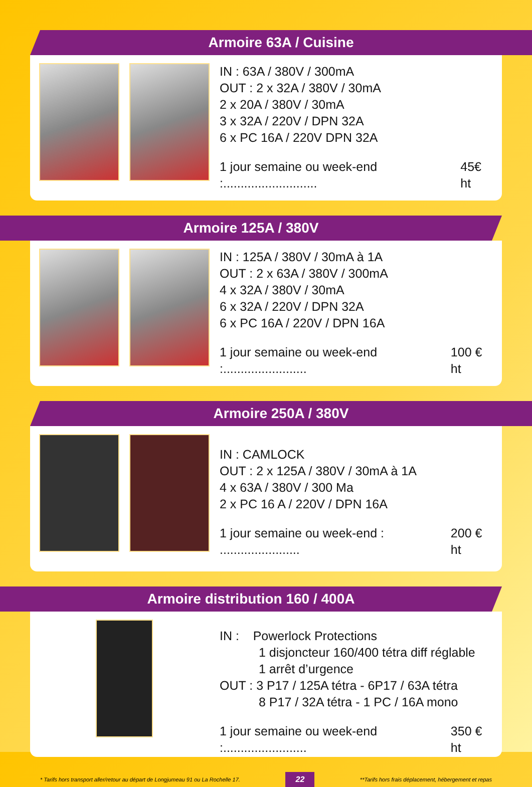Armoire 63A / Cuisine
IN : 63A / 380V / 300mA
OUT : 2 x 32A / 380V / 30mA
2 x 20A / 380V / 30mA
3 x 32A / 220V / DPN 32A
6 x PC 16A / 220V DPN 32A
1 jour semaine ou week-end :........................... 45€ ht
Armoire 125A / 380V
IN : 125A / 380V / 30mA à 1A
OUT : 2 x 63A / 380V / 300mA
4 x 32A / 380V / 30mA
6 x 32A / 220V / DPN 32A
6 x PC 16A / 220V / DPN 16A
1 jour semaine ou week-end :........................ 100 € ht
Armoire 250A / 380V
IN : CAMLOCK
OUT : 2 x 125A / 380V / 30mA à 1A
4 x 63A / 380V / 300 Ma
2 x PC 16 A / 220V / DPN 16A
1 jour semaine ou week-end : ....................... 200 € ht
Armoire distribution 160 / 400A
IN : Powerlock Protections
1 disjoncteur 160/400 tétra diff réglable
1 arrêt d’urgence
OUT : 3 P17 / 125A tétra - 6P17 / 63A tétra
8 P17 / 32A tétra - 1 PC / 16A mono
1 jour semaine ou week-end :........................ 350 € ht
* Tarifs hors transport aller/retour au départ de Longjumeau 91 ou La Rochelle 17. 22 **Tarifs hors frais déplacement, hébergement et repas